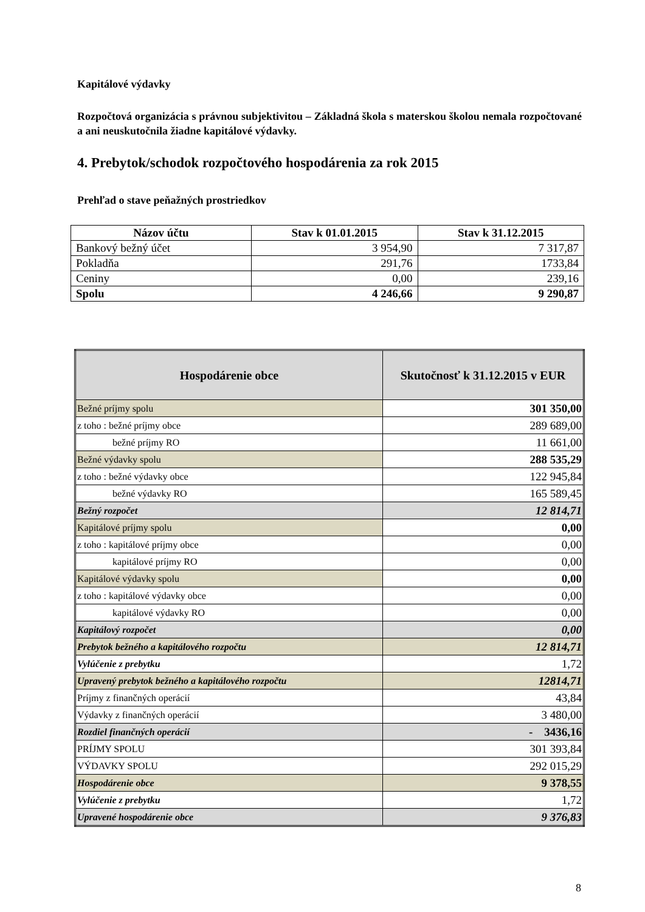Kapitálové výdavky
Rozpočtová organizácia s právnou subjektivitou – Základná škola s materskou školou nemala rozpočtované a ani neuskutočnila žiadne kapitálové výdavky.
4. Prebytok/schodok rozpočtového hospodárenia za rok 2015
Prehľad o stave peňažných prostriedkov
| Názov účtu | Stav k 01.01.2015 | Stav k 31.12.2015 |
| --- | --- | --- |
| Bankový bežný účet | 3 954,90 | 7 317,87 |
| Pokladňa | 291,76 | 1733,84 |
| Ceniny | 0,00 | 239,16 |
| Spolu | 4 246,66 | 9 290,87 |
| Hospodárenie obce | Skutočnosť k 31.12.2015 v EUR |
| --- | --- |
| Bežné príjmy spolu | 301 350,00 |
| z toho : bežné príjmy obce | 289 689,00 |
| bežné príjmy RO | 11 661,00 |
| Bežné výdavky spolu | 288 535,29 |
| z toho : bežné výdavky obce | 122 945,84 |
| bežné výdavky RO | 165 589,45 |
| Bežný rozpočet | 12 814,71 |
| Kapitálové príjmy spolu | 0,00 |
| z toho : kapitálové príjmy obce | 0,00 |
| kapitálové príjmy RO | 0,00 |
| Kapitálové výdavky spolu | 0,00 |
| z toho : kapitálové výdavky obce | 0,00 |
| kapitálové výdavky RO | 0,00 |
| Kapitálový rozpočet | 0,00 |
| Prebytok bežného a kapitálového rozpočtu | 12 814,71 |
| Vylúčenie z prebytku | 1,72 |
| Upravený prebytok bežného a kapitálového rozpočtu | 12814,71 |
| Príjmy z finančných operácií | 43,84 |
| Výdavky z finančných operácií | 3 480,00 |
| Rozdiel finančných operácií | - 3436,16 |
| PRÍJMY SPOLU | 301 393,84 |
| VÝDAVKY SPOLU | 292 015,29 |
| Hospodárenie obce | 9 378,55 |
| Vylúčenie z prebytku | 1,72 |
| Upravené hospodárenie obce | 9 376,83 |
8